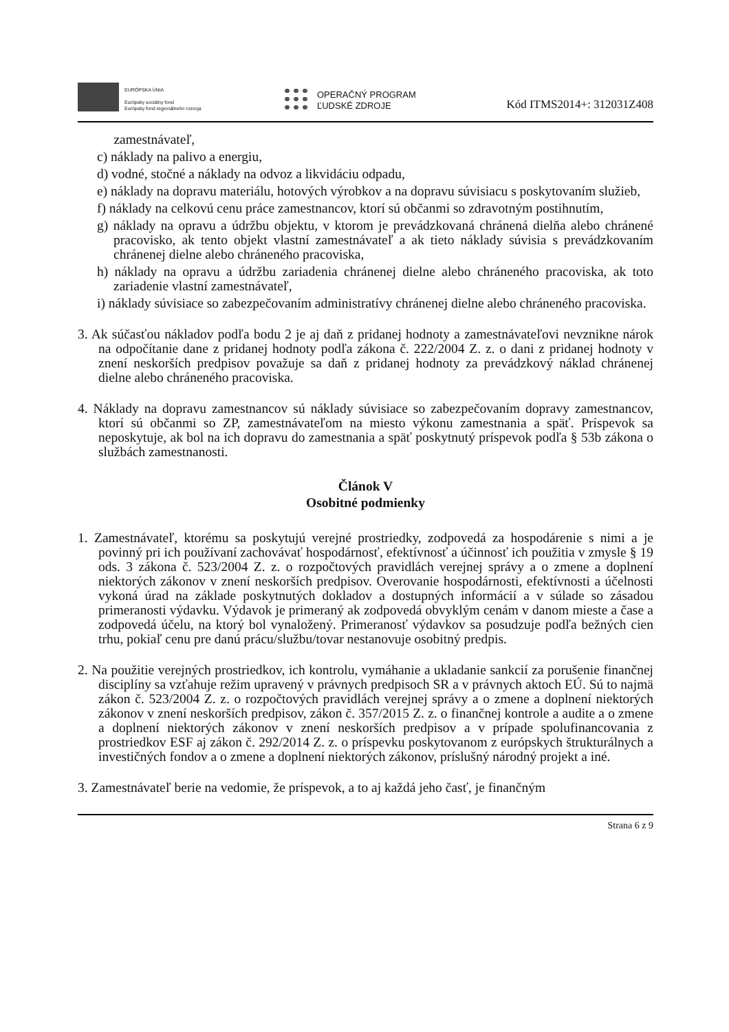EURÓPSKA ÚNIA
Európsky sociálny fond
Európsky fond regionálneho rozvoja
OPERAČNÝ PROGRAM
ĽUDSKÉ ZDROJE
Kód ITMS2014+: 312031Z408
zamestnávateľ,
c) náklady na palivo a energiu,
d) vodné, stočné a náklady na odvoz a likvidáciu odpadu,
e) náklady na dopravu materiálu, hotových výrobkov a na dopravu súvisiacu s poskytovaním služieb,
f) náklady na celkovú cenu práce zamestnancov, ktorí sú občanmi so zdravotným postihnutím,
g) náklady na opravu a údržbu objektu, v ktorom je prevádzkovaná chránená dielňa alebo chránené pracovisko, ak tento objekt vlastní zamestnávateľ a ak tieto náklady súvisia s prevádzkovaním chránenej dielne alebo chráneného pracoviska,
h) náklady na opravu a údržbu zariadenia chránenej dielne alebo chráneného pracoviska, ak toto zariadenie vlastní zamestnávateľ,
i) náklady súvisiace so zabezpečovaním administratívy chránenej dielne alebo chráneného pracoviska.
3. Ak súčasťou nákladov podľa bodu 2 je aj daň z pridanej hodnoty a zamestnávateľovi nevznikne nárok na odpočítanie dane z pridanej hodnoty podľa zákona č. 222/2004 Z. z. o dani z pridanej hodnoty v znení neskorších predpisov považuje sa daň z pridanej hodnoty za prevádzkový náklad chránenej dielne alebo chráneného pracoviska.
4. Náklady na dopravu zamestnancov sú náklady súvisiace so zabezpečovaním dopravy zamestnancov, ktorí sú občanmi so ZP, zamestnávateľom na miesto výkonu zamestnania a späť. Príspevok sa neposkytuje, ak bol na ich dopravu do zamestnania a späť poskytnutý príspevok podľa § 53b zákona o službách zamestnanosti.
Článok V
Osobitné podmienky
1. Zamestnávateľ, ktorému sa poskytujú verejné prostriedky, zodpovedá za hospodárenie s nimi a je povinný pri ich používaní zachovávať hospodárnosť, efektívnosť a účinnosť ich použitia v zmysle § 19 ods. 3 zákona č. 523/2004 Z. z. o rozpočtových pravidlách verejnej správy a o zmene a doplnení niektorých zákonov v znení neskorších predpisov. Overovanie hospodárnosti, efektívnosti a účelnosti vykoná úrad na základe poskytnutých dokladov a dostupných informácií a v súlade so zásadou primeranosti výdavku. Výdavok je primeraný ak zodpovedá obvyklým cenám v danom mieste a čase a zodpovedá účelu, na ktorý bol vynaložený. Primeranosť výdavkov sa posudzuje podľa bežných cien trhu, pokiaľ cenu pre danú prácu/službu/tovar nestanovuje osobitný predpis.
2. Na použitie verejných prostriedkov, ich kontrolu, vymáhanie a ukladanie sankcií za porušenie finančnej disciplíny sa vzťahuje režim upravený v právnych predpisoch SR a v právnych aktoch EÚ. Sú to najmä zákon č. 523/2004 Z. z. o rozpočtových pravidlách verejnej správy a o zmene a doplnení niektorých zákonov v znení neskorších predpisov, zákon č. 357/2015 Z. z. o finančnej kontrole a audite a o zmene a doplnení niektorých zákonov v znení neskorších predpisov a v prípade spolufinancovania z prostriedkov ESF aj zákon č. 292/2014 Z. z. o príspevku poskytovanom z európskych štrukturálnych a investičných fondov a o zmene a doplnení niektorých zákonov, príslušný národný projekt a iné.
3. Zamestnávateľ berie na vedomie, že príspevok, a to aj každá jeho časť, je finančným
Strana 6 z 9